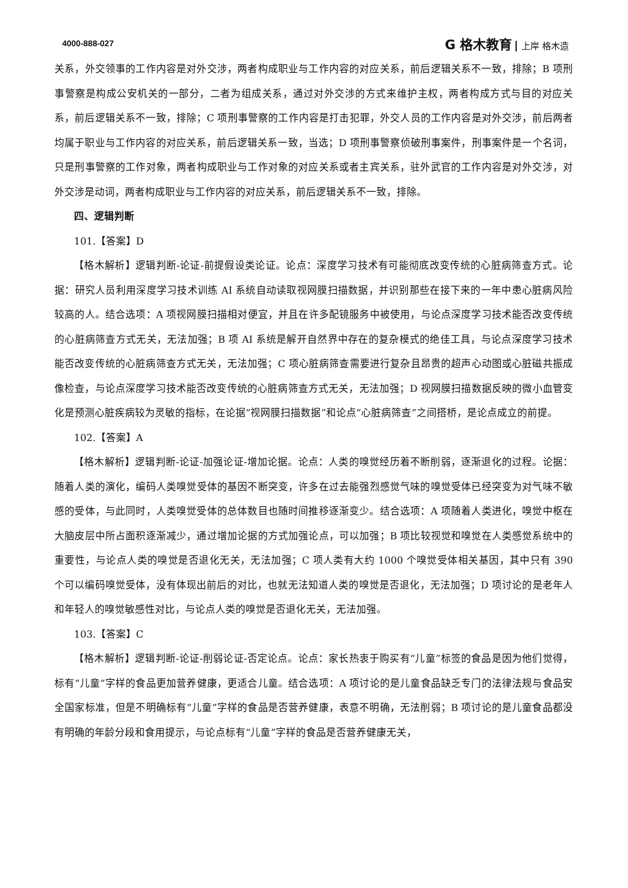4000-888-027 G 格木教育 上岸 格木造
关系，外交领事的工作内容是对外交涉，两者构成职业与工作内容的对应关系，前后逻辑关系不一致，排除；B 项刑事警察是构成公安机关的一部分，二者为组成关系，通过对外交涉的方式来维护主权，两者构成方式与目的对应关系，前后逻辑关系不一致，排除；C 项刑事警察的工作内容是打击犯罪，外交人员的工作内容是对外交涉，前后两者均属于职业与工作内容的对应关系，前后逻辑关系一致，当选；D 项刑事警察侦破刑事案件，刑事案件是一个名词，只是刑事警察的工作对象，两者构成职业与工作对象的对应关系或者主宾关系，驻外武官的工作内容是对外交涉，对外交涉是动词，两者构成职业与工作内容的对应关系，前后逻辑关系不一致，排除。
四、逻辑判断
101.【答案】D
【格木解析】逻辑判断-论证-前提假设类论证。论点：深度学习技术有可能彻底改变传统的心脏病筛查方式。论据：研究人员利用深度学习技术训练 AI 系统自动读取视网膜扫描数据，并识别那些在接下来的一年中患心脏病风险较高的人。结合选项：A 项视网膜扫描相对便宜，并且在许多配镜服务中被使用，与论点深度学习技术能否改变传统的心脏病筛查方式无关，无法加强；B 项 AI 系统是解开自然界中存在的复杂模式的绝佳工具，与论点深度学习技术能否改变传统的心脏病筛查方式无关，无法加强；C 项心脏病筛查需要进行复杂且昂贵的超声心动图或心脏磁共振成像检查，与论点深度学习技术能否改变传统的心脏病筛查方式无关，无法加强；D 视网膜扫描数据反映的微小血管变化是预测心脏疾病较为灵敏的指标，在论据“视网膜扫描数据”和论点“心脏病筛查”之间搭桥，是论点成立的前提。
102.【答案】A
【格木解析】逻辑判断-论证-加强论证-增加论据。论点：人类的嗅觉经历着不断削弱，逐渐退化的过程。论据：随着人类的演化，编码人类嗅觉受体的基因不断突变，许多在过去能强烈感觉气味的嗅觉受体已经突变为对气味不敏感的受体，与此同时，人类嗅觉受体的总体数目也随时间推移逐渐变少。结合选项：A 项随着人类进化，嗅觉中枢在大脑皮层中所占面积逐渐减少，通过增加论据的方式加强论点，可以加强；B 项比较视觉和嗅觉在人类感觉系统中的重要性，与论点人类的嗅觉是否退化无关，无法加强；C 项人类有大约 1000 个嗅觉受体相关基因，其中只有 390 个可以编码嗅觉受体，没有体现出前后的对比，也就无法知道人类的嗅觉是否退化，无法加强；D 项讨论的是老年人和年轻人的嗅觉敏感性对比，与论点人类的嗅觉是否退化无关，无法加强。
103.【答案】C
【格木解析】逻辑判断-论证-削弱论证-否定论点。论点：家长热衷于购买有“儿童”标签的食品是因为他们觉得，标有“儿童”字样的食品更加营养健康，更适合儿童。结合选项：A 项讨论的是儿童食品缺乏专门的法律法规与食品安全国家标准，但是不明确标有“儿童”字样的食品是否营养健康，表意不明确，无法削弱；B 项讨论的是儿童食品都没有明确的年龄分段和食用提示，与论点标有“儿童”字样的食品是否营养健康无关，